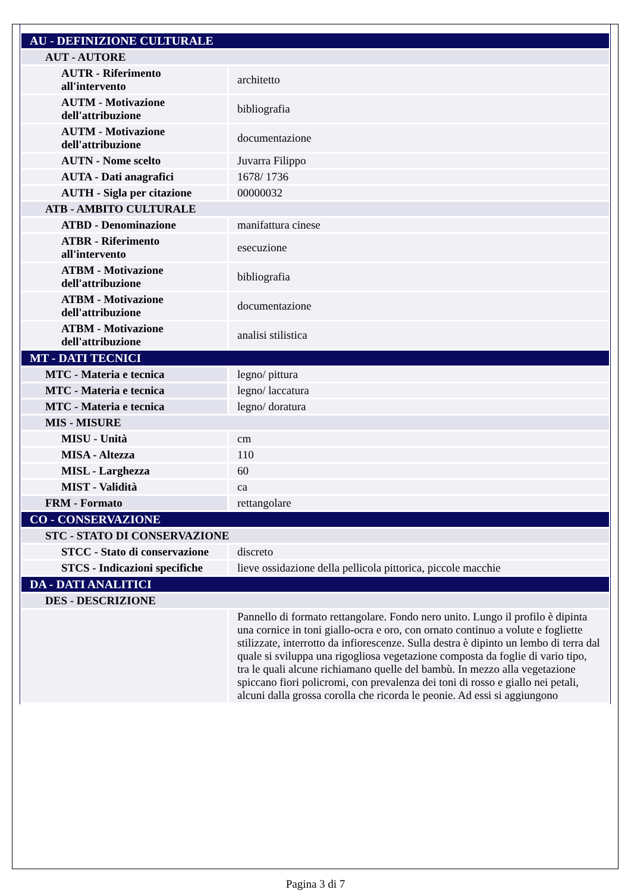| AU - DEFINIZIONE CULTURALE | |
| AUT - AUTORE | |
| AUTR - Riferimento all'intervento | architetto |
| AUTM - Motivazione dell'attribuzione | bibliografia |
| AUTM - Motivazione dell'attribuzione | documentazione |
| AUTN - Nome scelto | Juvarra Filippo |
| AUTA - Dati anagrafici | 1678/ 1736 |
| AUTH - Sigla per citazione | 00000032 |
| ATB - AMBITO CULTURALE | |
| ATBD - Denominazione | manifattura cinese |
| ATBR - Riferimento all'intervento | esecuzione |
| ATBM - Motivazione dell'attribuzione | bibliografia |
| ATBM - Motivazione dell'attribuzione | documentazione |
| ATBM - Motivazione dell'attribuzione | analisi stilistica |
| MT - DATI TECNICI | |
| MTC - Materia e tecnica | legno/ pittura |
| MTC - Materia e tecnica | legno/ laccatura |
| MTC - Materia e tecnica | legno/ doratura |
| MIS - MISURE | |
| MISU - Unità | cm |
| MISA - Altezza | 110 |
| MISL - Larghezza | 60 |
| MIST - Validità | ca |
| FRM - Formato | rettangolare |
| CO - CONSERVAZIONE | |
| STC - STATO DI CONSERVAZIONE | |
| STCC - Stato di conservazione | discreto |
| STCS - Indicazioni specifiche | lieve ossidazione della pellicola pittorica, piccole macchie |
| DA - DATI ANALITICI | |
| DES - DESCRIZIONE | |
| | Pannello di formato rettangolare. Fondo nero unito. Lungo il profilo è dipinta una cornice in toni giallo-ocra e oro, con ornato continuo a volute e fogliette stilizzate, interrotto da infiorescenze. Sulla destra è dipinto un lembo di terra dal quale si sviluppa una rigogliosa vegetazione composta da foglie di vario tipo, tra le quali alcune richiamano quelle del bambù. In mezzo alla vegetazione spiccano fiori policromi, con prevalenza dei toni di rosso e giallo nei petali, alcuni dalla grossa corolla che ricorda le peonie. Ad essi si aggiungono |
Pagina 3 di 7